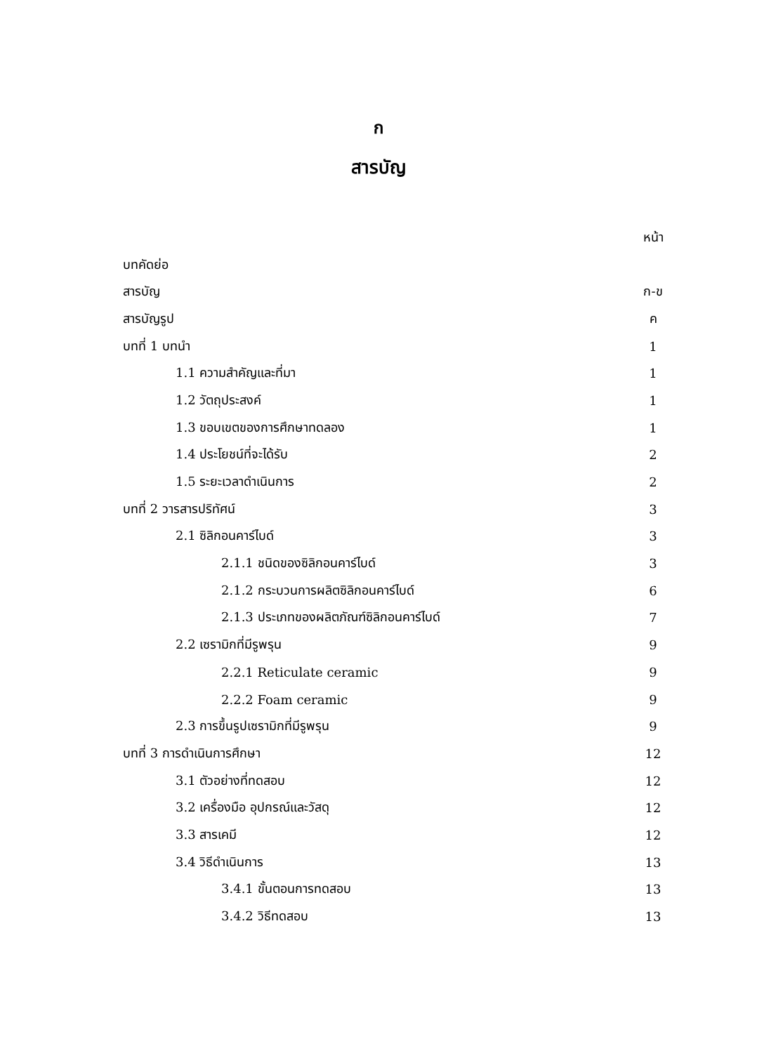ก
สารบัญ
| | หน้า |
| บทคัดย่อ | |
| สารบัญ | ก-ข |
| สารบัญรูป | ค |
| บทที่ 1 บทนำ | 1 |
| 1.1 ความสำคัญและที่มา | 1 |
| 1.2 วัตถุประสงค์ | 1 |
| 1.3 ขอบเขตของการศึกษาทดลอง | 1 |
| 1.4 ประโยชน์ที่จะได้รับ | 2 |
| 1.5 ระยะเวลาดำเนินการ | 2 |
| บทที่ 2 วารสารปริทัศน์ | 3 |
| 2.1 ซิลิกอนคาร์ไบด์ | 3 |
| 2.1.1 ชนิดของซิลิกอนคาร์ไบด์ | 3 |
| 2.1.2 กระบวนการผลิตซิลิกอนคาร์ไบด์ | 6 |
| 2.1.3 ประเภทของผลิตภัณฑ์ซิลิกอนคาร์ไบด์ | 7 |
| 2.2 เซรามิกที่มีรูพรุน | 9 |
| 2.2.1 Reticulate ceramic | 9 |
| 2.2.2 Foam ceramic | 9 |
| 2.3 การขึ้นรูปเซรามิกที่มีรูพรุน | 9 |
| บทที่ 3 การดำเนินการศึกษา | 12 |
| 3.1 ตัวอย่างที่ทดสอบ | 12 |
| 3.2 เครื่องมือ อุปกรณ์และวัสดุ | 12 |
| 3.3 สารเคมี | 12 |
| 3.4 วิธีดำเนินการ | 13 |
| 3.4.1 ขั้นตอนการทดสอบ | 13 |
| 3.4.2 วิธีทดสอบ | 13 |